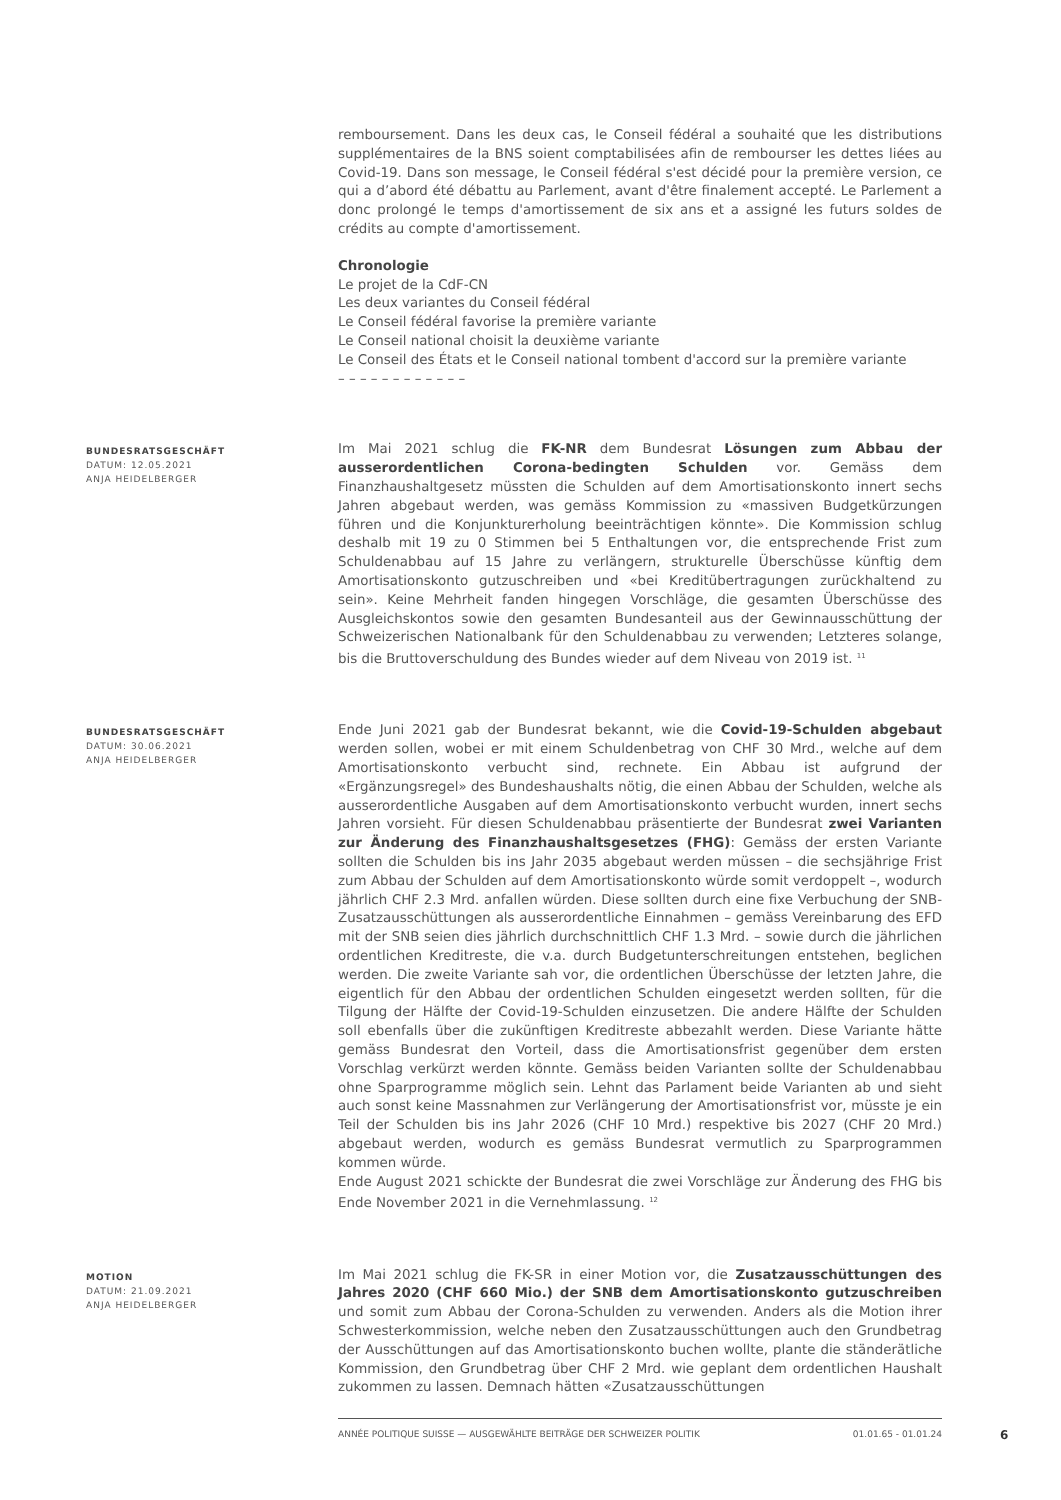remboursement. Dans les deux cas, le Conseil fédéral a souhaité que les distributions supplémentaires de la BNS soient comptabilisées afin de rembourser les dettes liées au Covid-19. Dans son message, le Conseil fédéral s'est décidé pour la première version, ce qui a d’abord été débattu au Parlement, avant d'être finalement accepté. Le Parlement a donc prolongé le temps d'amortissement de six ans et a assigné les futurs soldes de crédits au compte d'amortissement.
Chronologie
Le projet de la CdF-CN
Les deux variantes du Conseil fédéral
Le Conseil fédéral favorise la première variante
Le Conseil national choisit la deuxième variante
Le Conseil des États et le Conseil national tombent d'accord sur la première variante
– – – – – – – – – – – –
BUNDESRATSGESCHÄFT
DATUM: 12.05.2021
ANJA HEIDELBERGER
Im Mai 2021 schlug die FK-NR dem Bundesrat Lösungen zum Abbau der ausserordentlichen Corona-bedingten Schulden vor. Gemäss dem Finanzhaushaltgesetz müssten die Schulden auf dem Amortisationskonto innert sechs Jahren abgebaut werden, was gemäss Kommission zu «massiven Budgetkürzungen führen und die Konjunkturerholung beeinträchtigen könnte». Die Kommission schlug deshalb mit 19 zu 0 Stimmen bei 5 Enthaltungen vor, die entsprechende Frist zum Schuldenabbau auf 15 Jahre zu verlängern, strukturelle Überschüsse künftig dem Amortisationskonto gutzuschreiben und «bei Kreditübertragungen zurückhaltend zu sein». Keine Mehrheit fanden hingegen Vorschläge, die gesamten Überschüsse des Ausgleichskontos sowie den gesamten Bundesanteil aus der Gewinnausschüttung der Schweizerischen Nationalbank für den Schuldenabbau zu verwenden; Letzteres solange, bis die Bruttoverschuldung des Bundes wieder auf dem Niveau von 2019 ist. <sup>11</sup>
BUNDESRATSGESCHÄFT
DATUM: 30.06.2021
ANJA HEIDELBERGER
Ende Juni 2021 gab der Bundesrat bekannt, wie die Covid-19-Schulden abgebaut werden sollen, wobei er mit einem Schuldenbetrag von CHF 30 Mrd., welche auf dem Amortisationskonto verbucht sind, rechnete. Ein Abbau ist aufgrund der «Ergänzungsregel» des Bundeshaushalts nötig, die einen Abbau der Schulden, welche als ausserordentliche Ausgaben auf dem Amortisationskonto verbucht wurden, innert sechs Jahren vorsieht. Für diesen Schuldenabbau präsentierte der Bundesrat zwei Varianten zur Änderung des Finanzhaushaltsgesetzes (FHG): Gemäss der ersten Variante sollten die Schulden bis ins Jahr 2035 abgebaut werden müssen – die sechsjährige Frist zum Abbau der Schulden auf dem Amortisationskonto würde somit verdoppelt –, wodurch jährlich CHF 2.3 Mrd. anfallen würden. Diese sollten durch eine fixe Verbuchung der SNB-Zusatzausschüttungen als ausserordentliche Einnahmen – gemäss Vereinbarung des EFD mit der SNB seien dies jährlich durchschnittlich CHF 1.3 Mrd. – sowie durch die jährlichen ordentlichen Kreditreste, die v.a. durch Budgetunterschreitungen entstehen, beglichen werden. Die zweite Variante sah vor, die ordentlichen Überschüsse der letzten Jahre, die eigentlich für den Abbau der ordentlichen Schulden eingesetzt werden sollten, für die Tilgung der Hälfte der Covid-19-Schulden einzusetzen. Die andere Hälfte der Schulden soll ebenfalls über die zukünftigen Kreditreste abbezahlt werden. Diese Variante hätte gemäss Bundesrat den Vorteil, dass die Amortisationsfrist gegenüber dem ersten Vorschlag verkürzt werden könnte. Gemäss beiden Varianten sollte der Schuldenabbau ohne Sparprogramme möglich sein. Lehnt das Parlament beide Varianten ab und sieht auch sonst keine Massnahmen zur Verlängerung der Amortisationsfrist vor, müsste je ein Teil der Schulden bis ins Jahr 2026 (CHF 10 Mrd.) respektive bis 2027 (CHF 20 Mrd.) abgebaut werden, wodurch es gemäss Bundesrat vermutlich zu Sparprogrammen kommen würde.
Ende August 2021 schickte der Bundesrat die zwei Vorschläge zur Änderung des FHG bis Ende November 2021 in die Vernehmlassung. <sup>12</sup>
MOTION
DATUM: 21.09.2021
ANJA HEIDELBERGER
Im Mai 2021 schlug die FK-SR in einer Motion vor, die Zusatzausschüttungen des Jahres 2020 (CHF 660 Mio.) der SNB dem Amortisationskonto gutzuschreiben und somit zum Abbau der Corona-Schulden zu verwenden. Anders als die Motion ihrer Schwesterkommission, welche neben den Zusatzausschüttungen auch den Grundbetrag der Ausschüttungen auf das Amortisationskonto buchen wollte, plante die ständerätliche Kommission, den Grundbetrag über CHF 2 Mrd. wie geplant dem ordentlichen Haushalt zukommen zu lassen. Demnach hätten «Zusatzausschüttungen
ANNÉE POLITIQUE SUISSE — AUSGEWÄHLTE BEITRÄGE DER SCHWEIZER POLITIK 01.01.65 - 01.01.24
6